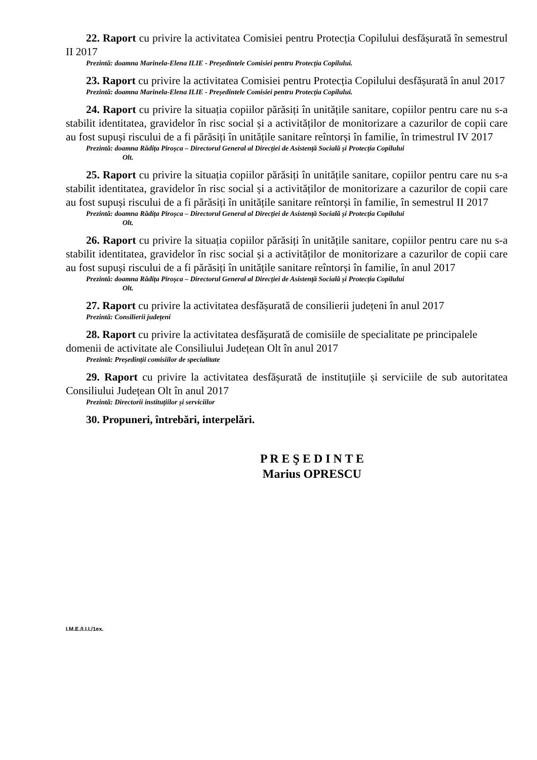22. Raport cu privire la activitatea Comisiei pentru Protecția Copilului desfășurată în semestrul II 2017
Prezintă: doamna Marinela-Elena ILIE - Președintele Comisiei pentru Protecția Copilului.
23. Raport cu privire la activitatea Comisiei pentru Protecția Copilului desfășurată în anul 2017
Prezintă: doamna Marinela-Elena ILIE - Președintele Comisiei pentru Protecția Copilului.
24. Raport cu privire la situația copiilor părăsiți în unitățile sanitare, copiilor pentru care nu s-a stabilit identitatea, gravidelor în risc social și a activităților de monitorizare a cazurilor de copii care au fost supuși riscului de a fi părăsiți în unitățile sanitare reîntorși în familie, în trimestrul IV 2017
Prezintă: doamna Rădița Piroșca – Directorul General al Direcției de Asistență Socială și Protecția Copilului
Olt.
25. Raport cu privire la situația copiilor părăsiți în unitățile sanitare, copiilor pentru care nu s-a stabilit identitatea, gravidelor în risc social și a activităților de monitorizare a cazurilor de copii care au fost supuși riscului de a fi părăsiți în unitățile sanitare reîntorși în familie, în semestrul II 2017
Prezintă: doamna Rădița Piroșca – Directorul General al Direcției de Asistență Socială și Protecția Copilului
Olt.
26. Raport cu privire la situația copiilor părăsiți în unitățile sanitare, copiilor pentru care nu s-a stabilit identitatea, gravidelor în risc social și a activităților de monitorizare a cazurilor de copii care au fost supuși riscului de a fi părăsiți în unitățile sanitare reîntorși în familie, în anul 2017
Prezintă: doamna Rădița Piroșca – Directorul General al Direcției de Asistență Socială și Protecția Copilului
Olt.
27. Raport cu privire la activitatea desfășurată de consilierii județeni în anul 2017
Prezintă: Consilierii județeni
28. Raport cu privire la activitatea desfășurată de comisiile de specialitate pe principalele domenii de activitate ale Consiliului Județean Olt în anul 2017
Prezintă: Președinții comisiilor de specialitate
29. Raport cu privire la activitatea desfășurată de instituțiile și serviciile de sub autoritatea Consiliului Județean Olt în anul 2017
Prezintă: Directorii instituțiilor și serviciilor
30. Propuneri, întrebări, interpelări.
P R E Ş E D I N T E
Marius OPRESCU
I.M.E./I.I.I./1ex.